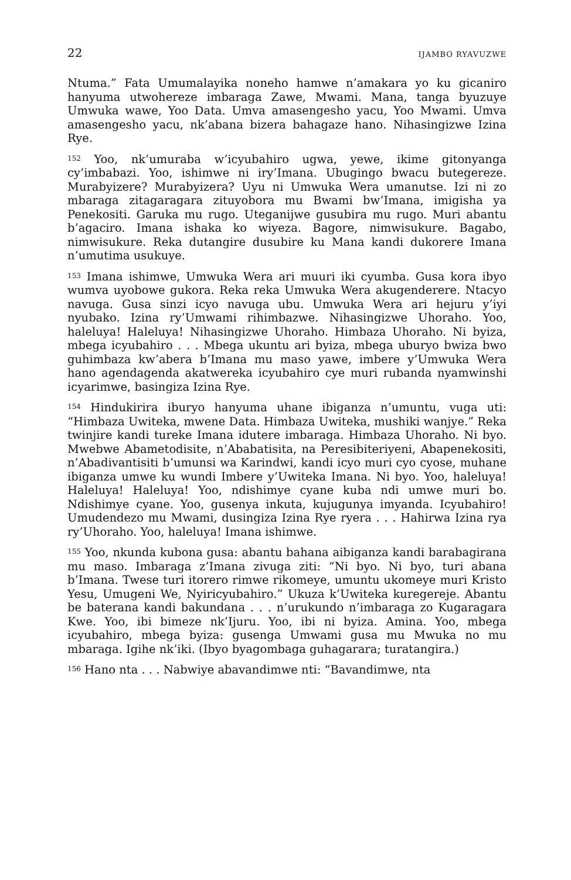22 IJAMBO RYAVUZWE
Ntuma.” Fata Umumalayika noneho hamwe n’amakara yo ku gicaniro hanyuma utwohereze imbaraga Zawe, Mwami. Mana, tanga byuzuye Umwuka wawe, Yoo Data. Umva amasengesho yacu, Yoo Mwami. Umva amasengesho yacu, nk’abana bizera bahagaze hano. Nihasingizwe Izina Rye.
<sup>152</sup> Yoo, nk’umuraba w’icyubahiro ugwa, yewe, ikime gitonyanga cy’imbabazi. Yoo, ishimwe ni iry’Imana. Ubugingo bwacu butegereze. Murabyizere? Murabyizera? Uyu ni Umwuka Wera umanutse. Izi ni zo mbaraga zitagaragara zituyobora mu Bwami bw’Imana, imigisha ya Penekositi. Garuka mu rugo. Uteganijwe gusubira mu rugo. Muri abantu b’agaciro. Imana ishaka ko wiyeza. Bagore, nimwisukure. Bagabo, nimwisukure. Reka dutangire dusubire ku Mana kandi dukorere Imana n’umutima usukuye.
<sup>153</sup> Imana ishimwe, Umwuka Wera ari muuri iki cyumba. Gusa kora ibyo wumva uyobowe gukora. Reka reka Umwuka Wera akugenderere. Ntacyo navuga. Gusa sinzi icyo navuga ubu. Umwuka Wera ari hejuru y’iyi nyubako. Izina ry’Umwami rihimbazwe. Nihasingizwe Uhoraho. Yoo, haleluya! Haleluya! Nihasingizwe Uhoraho. Himbaza Uhoraho. Ni byiza, mbega icyubahiro . . . Mbega ukuntu ari byiza, mbega uburyo bwiza bwo guhimbaza kw’abera b’Imana mu maso yawe, imbere y’Umwuka Wera hano agendagenda akatwereka icyubahiro cye muri rubanda nyamwinshi icyarimwe, basingiza Izina Rye.
<sup>154</sup> Hindukirira iburyo hanyuma uhane ibiganza n’umuntu, vuga uti: “Himbaza Uwiteka, mwene Data. Himbaza Uwiteka, mushiki wanjye.” Reka twinjire kandi tureke Imana idutere imbaraga. Himbaza Uhoraho. Ni byo. Mwebwe Abametodisite, n’Ababatisita, na Peresibiteriyeni, Abapenekositi, n’Abadivantisiti b’umunsi wa Karindwi, kandi icyo muri cyo cyose, muhane ibiganza umwe ku wundi Imbere y’Uwiteka Imana. Ni byo. Yoo, haleluya! Haleluya! Haleluya! Yoo, ndishimye cyane kuba ndi umwe muri bo. Ndishimye cyane. Yoo, gusenya inkuta, kujugunya imyanda. Icyubahiro! Umudendezo mu Mwami, dusingiza Izina Rye ryera . . . Hahirwa Izina rya ry’Uhoraho. Yoo, haleluya! Imana ishimwe.
<sup>155</sup> Yoo, nkunda kubona gusa: abantu bahana aibiganza kandi barabagirana mu maso. Imbaraga z’Imana zivuga ziti: “Ni byo. Ni byo, turi abana b’Imana. Twese turi itorero rimwe rikomeye, umuntu ukomeye muri Kristo Yesu, Umugeni We, Nyiricyubahiro.” Ukuza k’Uwiteka kuregereje. Abantu be baterana kandi bakundana . . . n’urukundo n’imbaraga zo Kugaragara Kwe. Yoo, ibi bimeze nk’Ijuru. Yoo, ibi ni byiza. Amina. Yoo, mbega icyubahiro, mbega byiza: gusenga Umwami gusa mu Mwuka no mu mbaraga. Igihe nk’iki. (Ibyo byagombaga guhagarara; turatangira.)
<sup>156</sup> Hano nta . . . Nabwiye abavandimwe nti: “Bavandimwe, nta